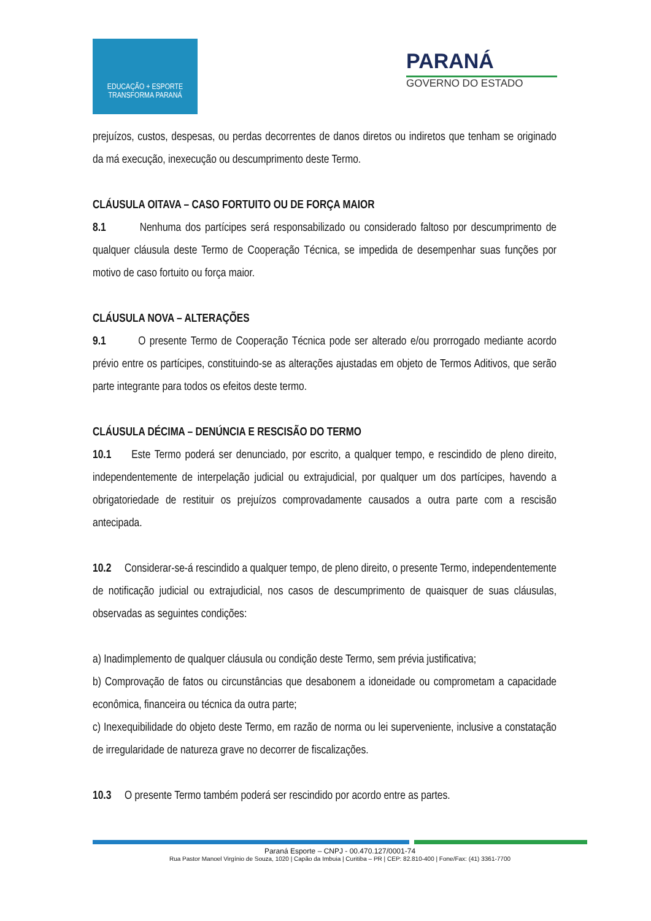EDUCAÇÃO + ESPORTE
TRANSFORMA PARANÁ
PARANÁ
GOVERNO DO ESTADO
prejuízos, custos, despesas, ou perdas decorrentes de danos diretos ou indiretos que tenham se originado da má execução, inexecução ou descumprimento deste Termo.
CLÁUSULA OITAVA – CASO FORTUITO OU DE FORÇA MAIOR
8.1 Nenhuma dos partícipes será responsabilizado ou considerado faltoso por descumprimento de qualquer cláusula deste Termo de Cooperação Técnica, se impedida de desempenhar suas funções por motivo de caso fortuito ou força maior.
CLÁUSULA NOVA – ALTERAÇÕES
9.1 O presente Termo de Cooperação Técnica pode ser alterado e/ou prorrogado mediante acordo prévio entre os partícipes, constituindo-se as alterações ajustadas em objeto de Termos Aditivos, que serão parte integrante para todos os efeitos deste termo.
CLÁUSULA DÉCIMA – DENÚNCIA E RESCISÃO DO TERMO
10.1 Este Termo poderá ser denunciado, por escrito, a qualquer tempo, e rescindido de pleno direito, independentemente de interpelação judicial ou extrajudicial, por qualquer um dos partícipes, havendo a obrigatoriedade de restituir os prejuízos comprovadamente causados a outra parte com a rescisão antecipada.
10.2 Considerar-se-á rescindido a qualquer tempo, de pleno direito, o presente Termo, independentemente de notificação judicial ou extrajudicial, nos casos de descumprimento de quaisquer de suas cláusulas, observadas as seguintes condições:
a) Inadimplemento de qualquer cláusula ou condição deste Termo, sem prévia justificativa;
b) Comprovação de fatos ou circunstâncias que desabonem a idoneidade ou comprometam a capacidade econômica, financeira ou técnica da outra parte;
c) Inexequibilidade do objeto deste Termo, em razão de norma ou lei superveniente, inclusive a constatação de irregularidade de natureza grave no decorrer de fiscalizações.
10.3 O presente Termo também poderá ser rescindido por acordo entre as partes.
Paraná Esporte – CNPJ - 00.470.127/0001-74
Rua Pastor Manoel Virgínio de Souza, 1020 | Capão da Imbuia | Curitiba – PR | CEP: 82.810-400 | Fone/Fax: (41) 3361-7700